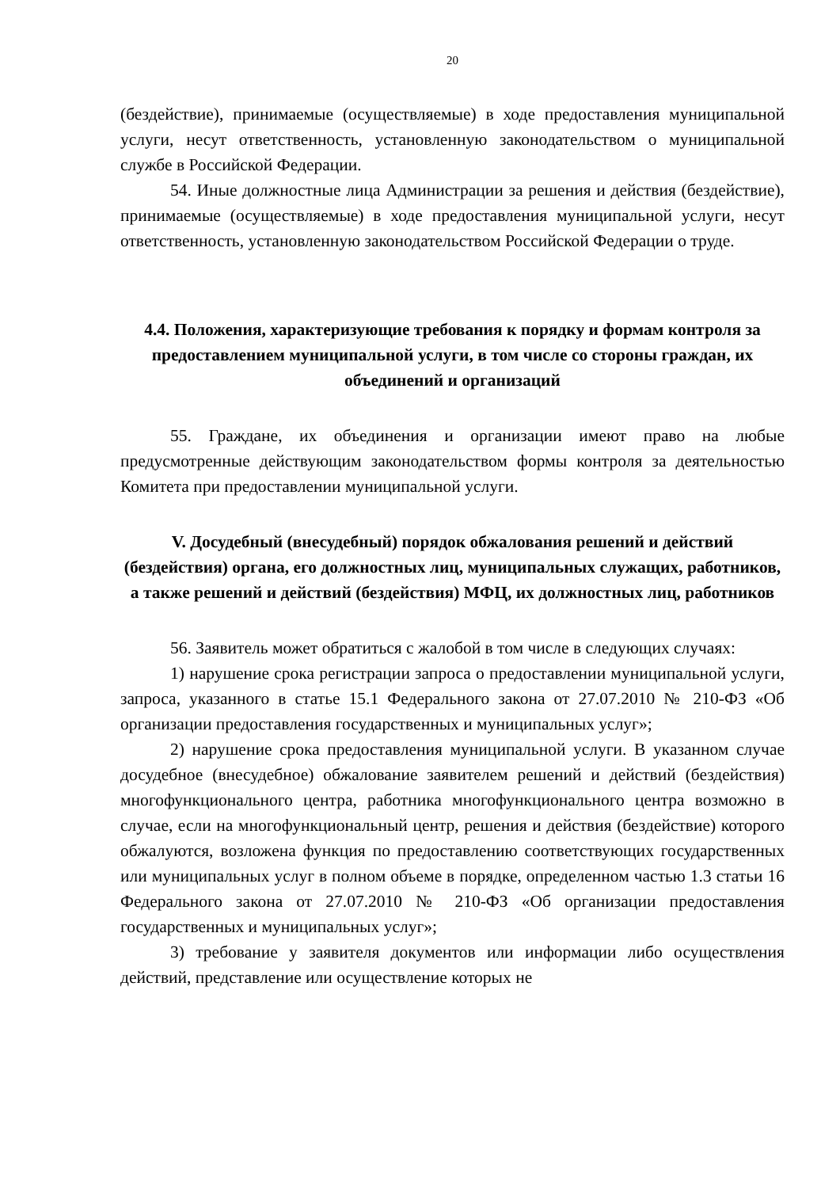20
(бездействие), принимаемые (осуществляемые) в ходе предоставления муниципальной услуги, несут ответственность, установленную законодательством о муниципальной службе в Российской Федерации.
54. Иные должностные лица Администрации за решения и действия (бездействие), принимаемые (осуществляемые) в ходе предоставления муниципальной услуги, несут ответственность, установленную законодательством Российской Федерации о труде.
4.4. Положения, характеризующие требования к порядку и формам контроля за предоставлением муниципальной услуги, в том числе со стороны граждан, их объединений и организаций
55. Граждане, их объединения и организации имеют право на любые предусмотренные действующим законодательством формы контроля за деятельностью Комитета при предоставлении муниципальной услуги.
V. Досудебный (внесудебный) порядок обжалования решений и действий (бездействия) органа, его должностных лиц, муниципальных служащих, работников, а также решений и действий (бездействия) МФЦ, их должностных лиц, работников
56. Заявитель может обратиться с жалобой в том числе в следующих случаях:
1) нарушение срока регистрации запроса о предоставлении муниципальной услуги, запроса, указанного в статье 15.1 Федерального закона от 27.07.2010 № 210-ФЗ «Об организации предоставления государственных и муниципальных услуг»;
2) нарушение срока предоставления муниципальной услуги. В указанном случае досудебное (внесудебное) обжалование заявителем решений и действий (бездействия) многофункционального центра, работника многофункционального центра возможно в случае, если на многофункциональный центр, решения и действия (бездействие) которого обжалуются, возложена функция по предоставлению соответствующих государственных или муниципальных услуг в полном объеме в порядке, определенном частью 1.3 статьи 16 Федерального закона от 27.07.2010 № 210-ФЗ «Об организации предоставления государственных и муниципальных услуг»;
3) требование у заявителя документов или информации либо осуществления действий, представление или осуществление которых не